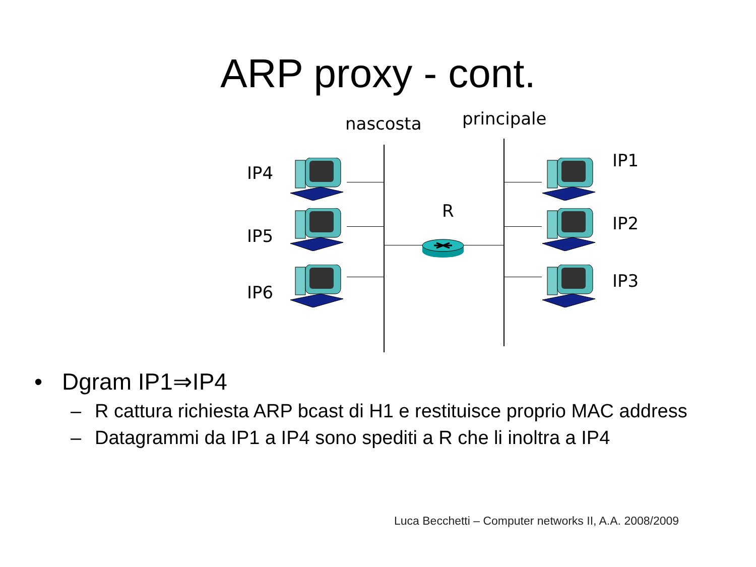ARP proxy - cont.
nascosta principale
IP4
IP5
IP6
IP1
IP2
IP3
R
• Dgram IP1⇒IP4
– R cattura richiesta ARP bcast di H1 e restituisce proprio MAC address
– Datagrammi da IP1 a IP4 sono spediti a R che li inoltra a IP4
Luca Becchetti – Computer networks II, A.A. 2008/2009